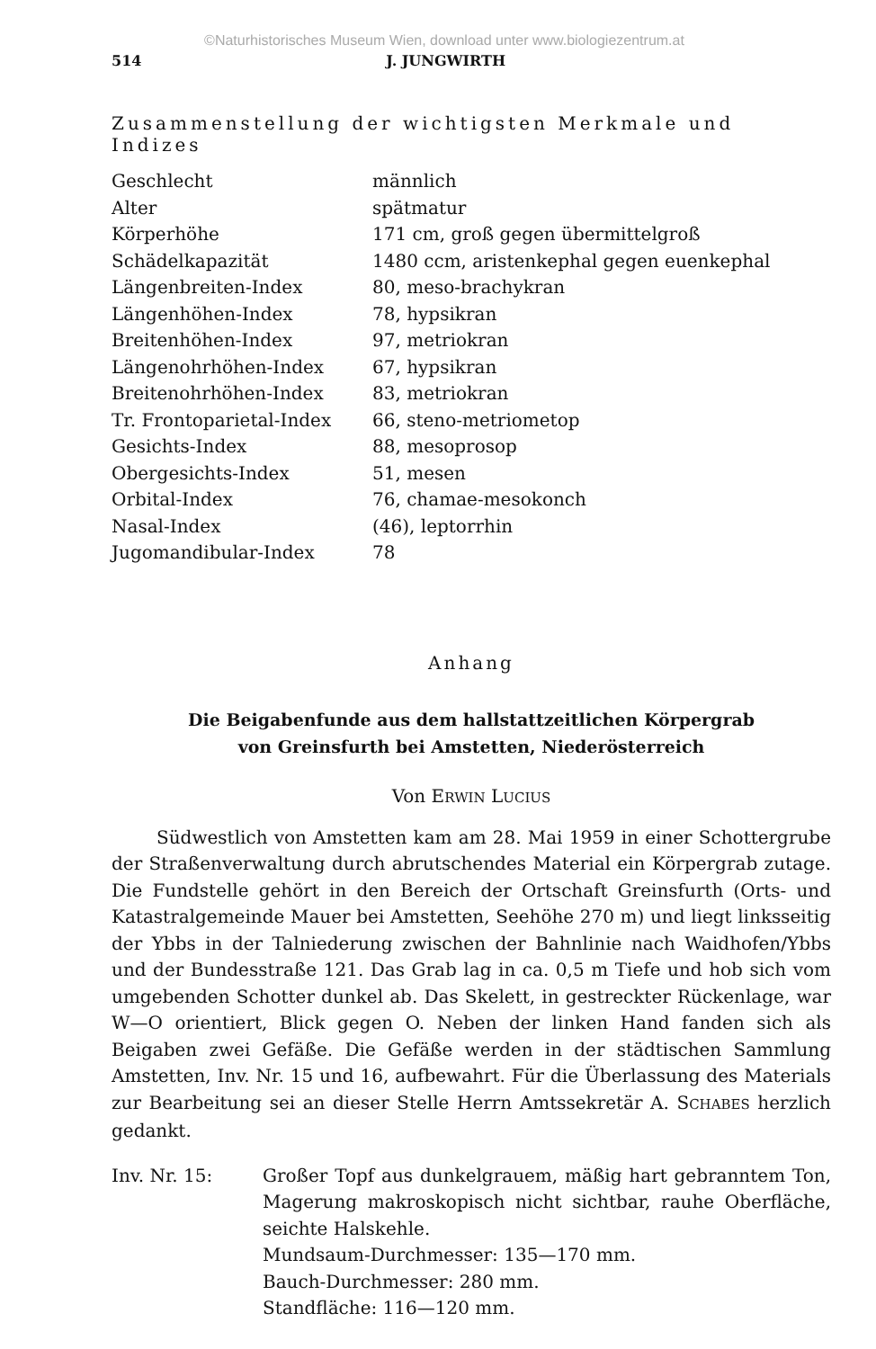©Naturhistorisches Museum Wien, download unter www.biologiezentrum.at
514 J. JUNGWIRTH
Zusammenstellung der wichtigsten Merkmale und Indizes
| Geschlecht | männlich |
| Alter | spätmatur |
| Körperhöhe | 171 cm, groß gegen übermittelgroß |
| Schädelkapazität | 1480 ccm, aristenkephal gegen euenkephal |
| Längenbreiten-Index | 80, meso-brachykran |
| Längenhöhen-Index | 78, hypsikran |
| Breitenhöhen-Index | 97, metriokran |
| Längenohrhöhen-Index | 67, hypsikran |
| Breitenohrhöhen-Index | 83, metriokran |
| Tr. Frontoparietal-Index | 66, steno-metriometop |
| Gesichts-Index | 88, mesoprosop |
| Obergesichts-Index | 51, mesen |
| Orbital-Index | 76, chamae-mesokonch |
| Nasal-Index | (46), leptorrhin |
| Jugomandibular-Index | 78 |
Anhang
Die Beigabenfunde aus dem hallstattzeitlichen Körpergrab
von Greinsfurth bei Amstetten, Niederösterreich
Von ERWIN LUCIUS
Südwestlich von Amstetten kam am 28. Mai 1959 in einer Schottergrube der Straßenverwaltung durch abrutschendes Material ein Körpergrab zutage. Die Fundstelle gehört in den Bereich der Ortschaft Greinsfurth (Orts- und Katastralgemeinde Mauer bei Amstetten, Seehöhe 270 m) und liegt linksseitig der Ybbs in der Talniederung zwischen der Bahnlinie nach Waidhofen/Ybbs und der Bundesstraße 121. Das Grab lag in ca. 0,5 m Tiefe und hob sich vom umgebenden Schotter dunkel ab. Das Skelett, in gestreckter Rückenlage, war W—O orientiert, Blick gegen O. Neben der linken Hand fanden sich als Beigaben zwei Gefäße. Die Gefäße werden in der städtischen Sammlung Amstetten, Inv. Nr. 15 und 16, aufbewahrt. Für die Überlassung des Materials zur Bearbeitung sei an dieser Stelle Herrn Amtssekretär A. SCHABES herzlich gedankt.
Inv. Nr. 15: Großer Topf aus dunkelgrauem, mäßig hart gebranntem Ton, Magerung makroskopisch nicht sichtbar, rauhe Oberfläche, seichte Halskehle.
Mundsaum-Durchmesser: 135—170 mm.
Bauch-Durchmesser: 280 mm.
Standfläche: 116—120 mm.